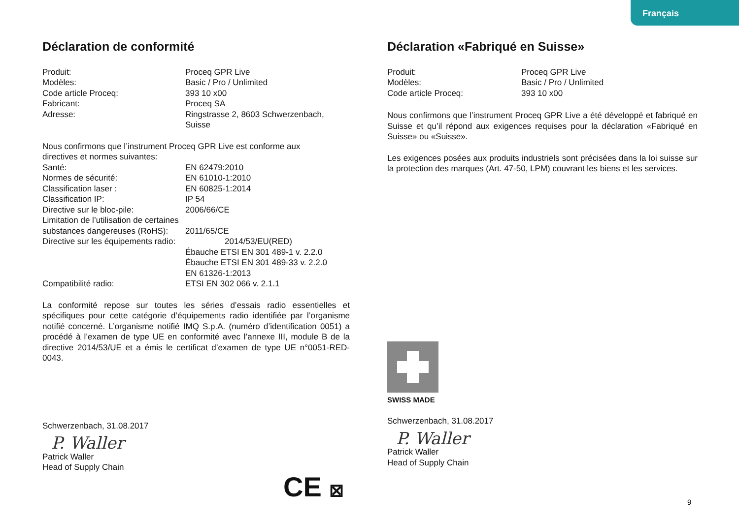Français
Déclaration de conformité
Produit: Proceq GPR Live
Modèles: Basic / Pro / Unlimited
Code article Proceq: 393 10 x00
Fabricant: Proceq SA
Adresse: Ringstrasse 2, 8603 Schwerzenbach,
Suisse
Nous confirmons que l’instrument Proceq GPR Live est conforme aux
directives et normes suivantes:
Santé: EN 62479:2010
Normes de sécurité: EN 61010-1:2010
Classification laser : EN 60825-1:2014
Classification IP: IP 54
Directive sur le bloc-pile: 2006/66/CE
Limitation de l’utilisation de certaines
substances dangereuses (RoHS): 2011/65/CE
Directive sur les équipements radio: 2014/53/EU(RED)
Ébauche ETSI EN 301 489-1 v. 2.2.0
Ébauche ETSI EN 301 489-33 v. 2.2.0
EN 61326-1:2013
Compatibilité radio: ETSI EN 302 066 v. 2.1.1
La conformité repose sur toutes les séries d’essais radio essentielles et spécifiques pour cette catégorie d’équipements radio identifiée par l’organisme notifié concerné. L’organisme notifié IMQ S.p.A. (numéro d’identification 0051) a procédé à l’examen de type UE en conformité avec l’annexe III, module B de la directive 2014/53/UE et a émis le certificat d’examen de type UE n°0051-RED-0043.
Schwerzenbach, 31.08.2017
P. Waller
Patrick Waller
Head of Supply Chain
CE ⊠
Déclaration «Fabriqué en Suisse»
Produit: Proceq GPR Live
Modèles: Basic / Pro / Unlimited
Code article Proceq: 393 10 x00
Nous confirmons que l’instrument Proceq GPR Live a été développé et fabriqué en Suisse et qu’il répond aux exigences requises pour la déclaration «Fabriqué en Suisse» ou «Suisse».
Les exigences posées aux produits industriels sont précisées dans la loi suisse sur la protection des marques (Art. 47-50, LPM) couvrant les biens et les services.
SWISS MADE
Schwerzenbach, 31.08.2017
P. Waller
Patrick Waller
Head of Supply Chain
9